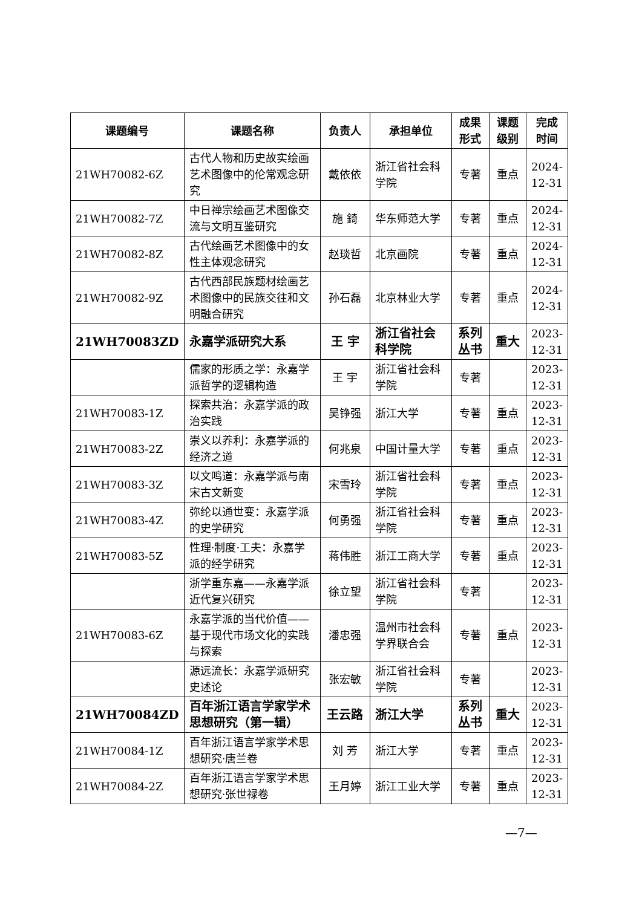| 课题编号 | 课题名称 | 负责人 | 承担单位 | 成果形式 | 课题级别 | 完成时间 |
| --- | --- | --- | --- | --- | --- | --- |
| 21WH70082-6Z | 古代人物和历史故实绘画艺术图像中的伦常观念研究 | 戴依依 | 浙江省社会科学院 | 专著 | 重点 | 2024-12-31 |
| 21WH70082-7Z | 中日禅宗绘画艺术图像交流与文明互鉴研究 | 施 錡 | 华东师范大学 | 专著 | 重点 | 2024-12-31 |
| 21WH70082-8Z | 古代绘画艺术图像中的女性主体观念研究 | 赵琰哲 | 北京画院 | 专著 | 重点 | 2024-12-31 |
| 21WH70082-9Z | 古代西部民族题材绘画艺术图像中的民族交往和文明融合研究 | 孙石磊 | 北京林业大学 | 专著 | 重点 | 2024-12-31 |
| 21WH70083ZD | 永嘉学派研究大系 | 王 宇 | 浙江省社会科学院 | 系列丛书 | 重大 | 2023-12-31 |
| | 儒家的形质之学：永嘉学派哲学的逻辑构造 | 王 宇 | 浙江省社会科学院 | 专著 | | 2023-12-31 |
| 21WH70083-1Z | 探索共治：永嘉学派的政治实践 | 吴铮强 | 浙江大学 | 专著 | 重点 | 2023-12-31 |
| 21WH70083-2Z | 崇义以养利：永嘉学派的经济之道 | 何兆泉 | 中国计量大学 | 专著 | 重点 | 2023-12-31 |
| 21WH70083-3Z | 以文鸣道：永嘉学派与南宋古文新变 | 宋雪玲 | 浙江省社会科学院 | 专著 | 重点 | 2023-12-31 |
| 21WH70083-4Z | 弥纶以通世变：永嘉学派的史学研究 | 何勇强 | 浙江省社会科学院 | 专著 | 重点 | 2023-12-31 |
| 21WH70083-5Z | 性理·制度·工夫：永嘉学派的经学研究 | 蒋伟胜 | 浙江工商大学 | 专著 | 重点 | 2023-12-31 |
| | 浙学重东嘉——永嘉学派近代复兴研究 | 徐立望 | 浙江省社会科学院 | 专著 | | 2023-12-31 |
| 21WH70083-6Z | 永嘉学派的当代价值——基于现代市场文化的实践与探索 | 潘忠强 | 温州市社会科学界联合会 | 专著 | 重点 | 2023-12-31 |
| | 源远流长：永嘉学派研究史述论 | 张宏敏 | 浙江省社会科学院 | 专著 | | 2023-12-31 |
| 21WH70084ZD | 百年浙江语言学家学术思想研究（第一辑） | 王云路 | 浙江大学 | 系列丛书 | 重大 | 2023-12-31 |
| 21WH70084-1Z | 百年浙江语言学家学术思想研究·唐兰卷 | 刘 芳 | 浙江大学 | 专著 | 重点 | 2023-12-31 |
| 21WH70084-2Z | 百年浙江语言学家学术思想研究·张世禄卷 | 王月婷 | 浙江工业大学 | 专著 | 重点 | 2023-12-31 |
—7—